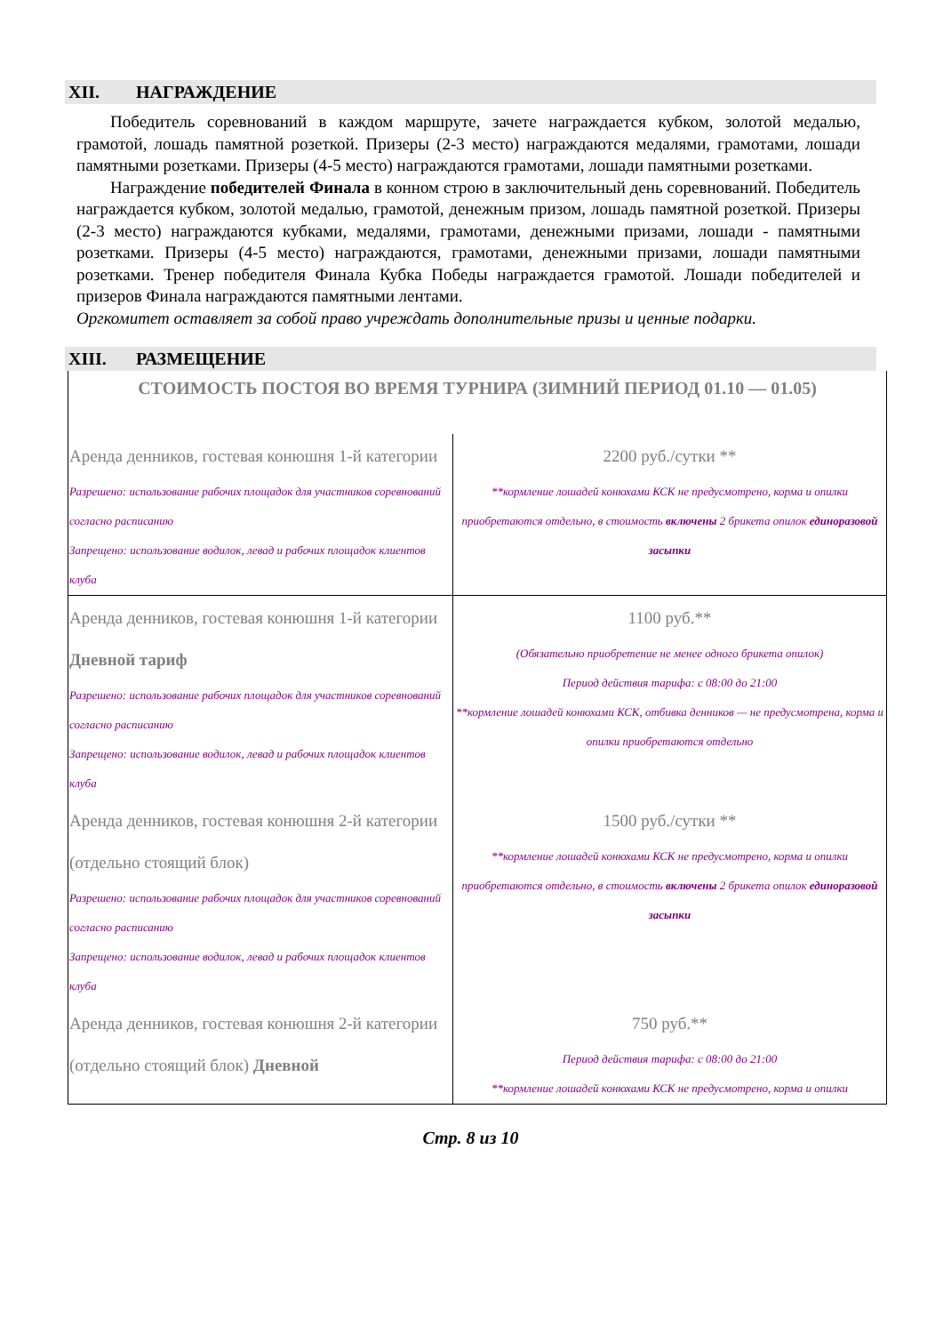XII. НАГРАЖДЕНИЕ
Победитель соревнований в каждом маршруте, зачете награждается кубком, золотой медалью, грамотой, лошадь памятной розеткой. Призеры (2-3 место) награждаются медалями, грамотами, лошади памятными розетками. Призеры (4-5 место) награждаются грамотами, лошади памятными розетками.
Награждение победителей Финала в конном строю в заключительный день соревнований. Победитель награждается кубком, золотой медалью, грамотой, денежным призом, лошадь памятной розеткой. Призеры (2-3 место) награждаются кубками, медалями, грамотами, денежными призами, лошади - памятными розетками. Призеры (4-5 место) награждаются, грамотами, денежными призами, лошади памятными розетками. Тренер победителя Финала Кубка Победы награждается грамотой. Лошади победителей и призеров Финала награждаются памятными лентами.
Оргкомитет оставляет за собой право учреждать дополнительные призы и ценные подарки.
XIII. РАЗМЕЩЕНИЕ
| СТОИМОСТЬ ПОСТОЯ ВО ВРЕМЯ ТУРНИРА (ЗИМНИЙ ПЕРИОД 01.10 — 01.05) | |
| Аренда денников, гостевая конюшня 1-й категории Разрешено: использование рабочих площадок для участников соревнований согласно расписанию Запрещено: использование водилок, левад и рабочих площадок клиентов клуба | 2200 руб./сутки ** **кормление лошадей конюхами КСК не предусмотрено, корма и опилки приобретаются отдельно, в стоимость включены 2 брикета опилок единоразовой засыпки |
| Аренда денников, гостевая конюшня 1-й категории Дневной тариф Разрешено: использование рабочих площадок для участников соревнований согласно расписанию Запрещено: использование водилок, левад и рабочих площадок клиентов клуба | 1100 руб.** (Обязательно приобретение не менее одного брикета опилок) Период действия тарифа: с 08:00 до 21:00 **кормление лошадей конюхами КСК, отбивка денников — не предусмотрена, корма и опилки приобретаются отдельно |
| Аренда денников, гостевая конюшня 2-й категории (отдельно стоящий блок) Разрешено: использование рабочих площадок для участников соревнований согласно расписанию Запрещено: использование водилок, левад и рабочих площадок клиентов клуба | 1500 руб./сутки ** **кормление лошадей конюхами КСК не предусмотрено, корма и опилки приобретаются отдельно, в стоимость включены 2 брикета опилок единоразовой засыпки |
| Аренда денников, гостевая конюшня 2-й категории (отдельно стоящий блок) Дневной | 750 руб.** Период действия тарифа: с 08:00 до 21:00 **кормление лошадей конюхами КСК не предусмотрено, корма и опилки |
Стр. 8 из 10